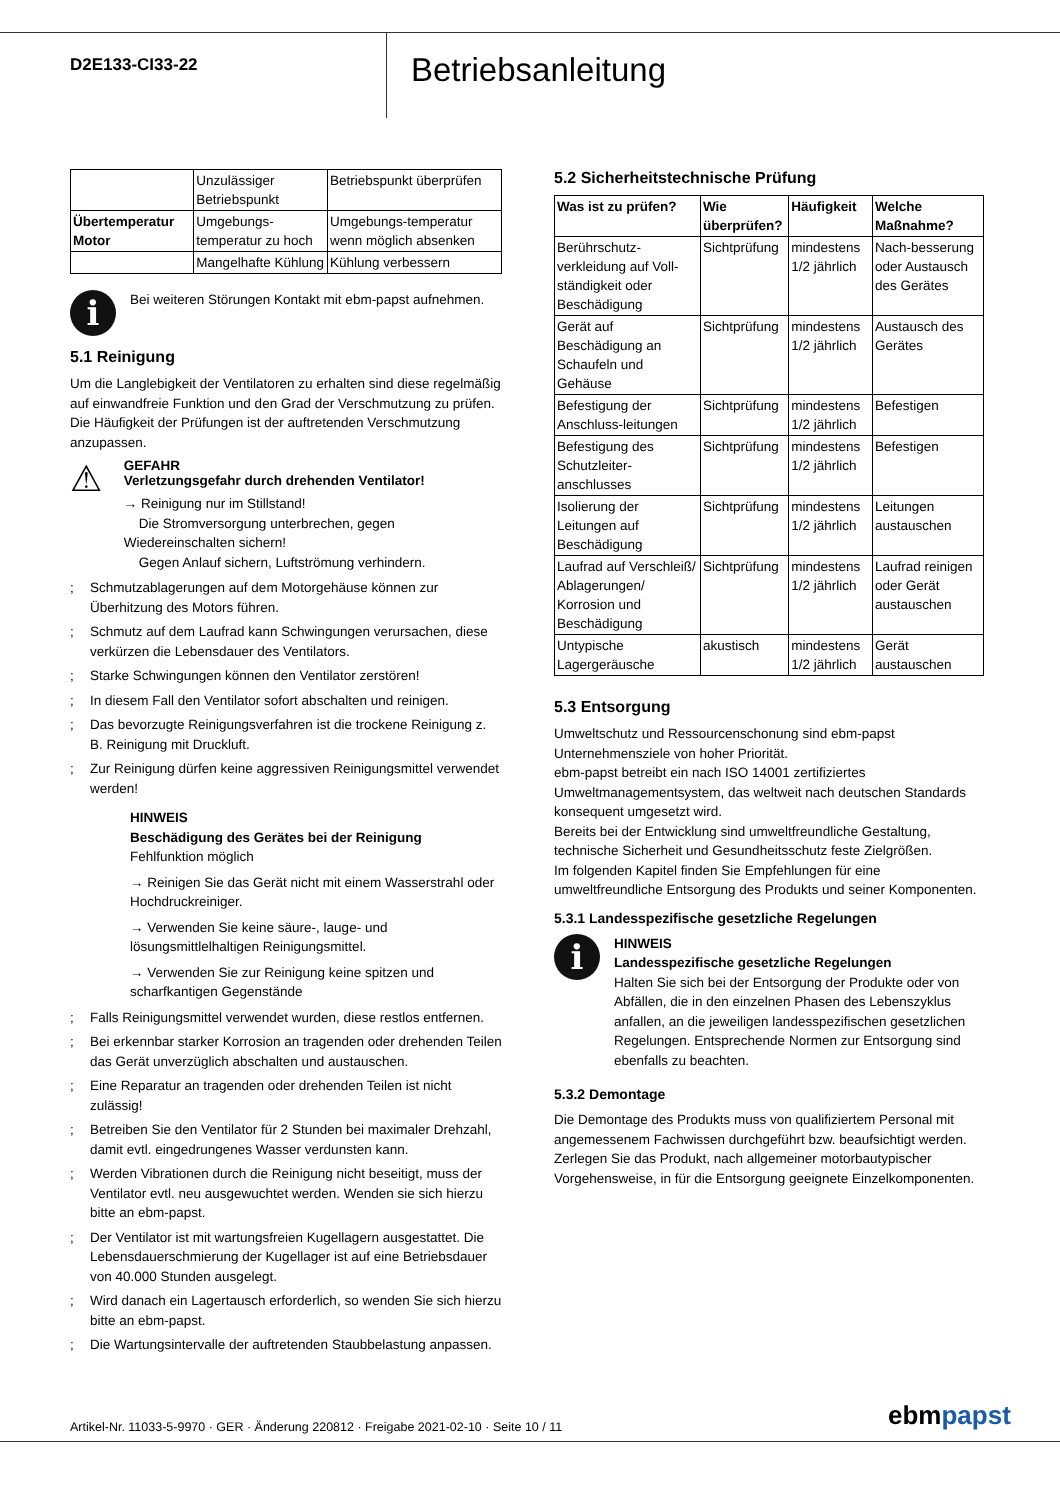D2E133-CI33-22
Betriebsanleitung
| | Unzulässiger Betriebspunkt | Betriebspunkt überprüfen |
| Übertemperatur Motor | Umgebungs-temperatur zu hoch | Umgebungs-temperatur wenn möglich absenken |
| | Mangelhafte Kühlung | Kühlung verbessern |
i
Bei weiteren Störungen Kontakt mit ebm-papst aufnehmen.
5.1 Reinigung
Um die Langlebigkeit der Ventilatoren zu erhalten sind diese regelmäßig auf einwandfreie Funktion und den Grad der Verschmutzung zu prüfen. Die Häufigkeit der Prüfungen ist der auftretenden Verschmutzung anzupassen.
⚠
GEFAHR
Verletzungsgefahr durch drehenden Ventilator!
→ Reinigung nur im Stillstand!
Die Stromversorgung unterbrechen, gegen Wiedereinschalten sichern!
Gegen Anlauf sichern, Luftströmung verhindern.
; Schmutzablagerungen auf dem Motorgehäuse können zur Überhitzung des Motors führen.
; Schmutz auf dem Laufrad kann Schwingungen verursachen, diese verkürzen die Lebensdauer des Ventilators.
; Starke Schwingungen können den Ventilator zerstören!
; In diesem Fall den Ventilator sofort abschalten und reinigen.
; Das bevorzugte Reinigungsverfahren ist die trockene Reinigung z. B. Reinigung mit Druckluft.
; Zur Reinigung dürfen keine aggressiven Reinigungsmittel verwendet werden!
HINWEIS
Beschädigung des Gerätes bei der Reinigung
Fehlfunktion möglich
→ Reinigen Sie das Gerät nicht mit einem Wasserstrahl oder Hochdruckreiniger.
→ Verwenden Sie keine säure-, lauge- und lösungsmittlelhaltigen Reinigungsmittel.
→ Verwenden Sie zur Reinigung keine spitzen und scharfkantigen Gegenstände
; Falls Reinigungsmittel verwendet wurden, diese restlos entfernen.
; Bei erkennbar starker Korrosion an tragenden oder drehenden Teilen das Gerät unverzüglich abschalten und austauschen.
; Eine Reparatur an tragenden oder drehenden Teilen ist nicht zulässig!
; Betreiben Sie den Ventilator für 2 Stunden bei maximaler Drehzahl, damit evtl. eingedrungenes Wasser verdunsten kann.
; Werden Vibrationen durch die Reinigung nicht beseitigt, muss der Ventilator evtl. neu ausgewuchtet werden. Wenden sie sich hierzu bitte an ebm-papst.
; Der Ventilator ist mit wartungsfreien Kugellagern ausgestattet. Die Lebensdauerschmierung der Kugellager ist auf eine Betriebsdauer von 40.000 Stunden ausgelegt.
; Wird danach ein Lagertausch erforderlich, so wenden Sie sich hierzu bitte an ebm-papst.
; Die Wartungsintervalle der auftretenden Staubbelastung anpassen.
5.2 Sicherheitstechnische Prüfung
| Was ist zu prüfen? | Wie überprüfen? | Häufigkeit | Welche Maßnahme? |
| --- | --- | --- | --- |
| Berührschutz-verkleidung auf Voll- ständigkeit oder Beschädigung | Sichtprüfung | mindestens 1/2 jährlich | Nach-besserung oder Austausch des Gerätes |
| Gerät auf Beschädigung an Schaufeln und Gehäuse | Sichtprüfung | mindestens 1/2 jährlich | Austausch des Gerätes |
| Befestigung der Anschluss-leitungen | Sichtprüfung | mindestens 1/2 jährlich | Befestigen |
| Befestigung des Schutzleiter-anschlusses | Sichtprüfung | mindestens 1/2 jährlich | Befestigen |
| Isolierung der Leitungen auf Beschädigung | Sichtprüfung | mindestens 1/2 jährlich | Leitungen austauschen |
| Laufrad auf Verschleiß/ Ablagerungen/ Korrosion und Beschädigung | Sichtprüfung | mindestens 1/2 jährlich | Laufrad reinigen oder Gerät austauschen |
| Untypische Lagergeräusche | akustisch | mindestens 1/2 jährlich | Gerät austauschen |
5.3 Entsorgung
Umweltschutz und Ressourcenschonung sind ebm-papst Unternehmensziele von hoher Priorität.
ebm-papst betreibt ein nach ISO 14001 zertifiziertes Umweltmanagementsystem, das weltweit nach deutschen Standards konsequent umgesetzt wird.
Bereits bei der Entwicklung sind umweltfreundliche Gestaltung, technische Sicherheit und Gesundheitsschutz feste Zielgrößen.
Im folgenden Kapitel finden Sie Empfehlungen für eine umweltfreundliche Entsorgung des Produkts und seiner Komponenten.
5.3.1 Landesspezifische gesetzliche Regelungen
i
HINWEIS
Landesspezifische gesetzliche Regelungen
Halten Sie sich bei der Entsorgung der Produkte oder von Abfällen, die in den einzelnen Phasen des Lebenszyklus anfallen, an die jeweiligen landesspezifischen gesetzlichen Regelungen. Entsprechende Normen zur Entsorgung sind ebenfalls zu beachten.
5.3.2 Demontage
Die Demontage des Produkts muss von qualifiziertem Personal mit angemessenem Fachwissen durchgeführt bzw. beaufsichtigt werden. Zerlegen Sie das Produkt, nach allgemeiner motorbautypischer Vorgehensweise, in für die Entsorgung geeignete Einzelkomponenten.
Artikel-Nr. 11033-5-9970 · GER · Änderung 220812 · Freigabe 2021-02-10 · Seite 10 / 11
ebmpapst